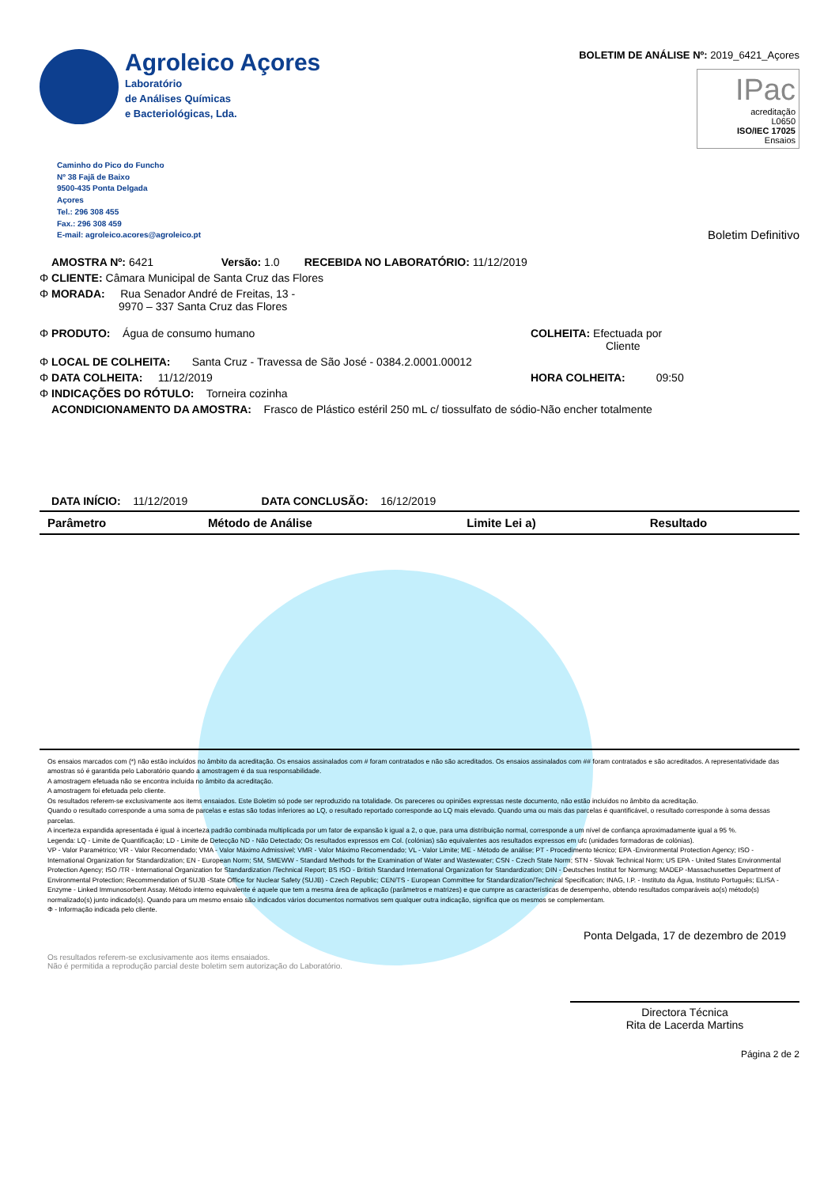Agroleico Açores
Laboratório
de Análises Químicas
e Bacteriológicas, Lda.
BOLETIM DE ANÁLISE Nº: 2019_6421_Açores
IPac
acreditação
L0650
ISO/IEC 17025
Ensaios
Caminho do Pico do Funcho
Nº 38 Fajã de Baixo
9500-435 Ponta Delgada
Açores
Tel.: 296 308 455
Fax.: 296 308 459
E-mail: agroleico.acores@agroleico.pt
Boletim Definitivo
AMOSTRA Nº: 6421 Versão: 1.0 RECEBIDA NO LABORATÓRIO: 11/12/2019
Φ CLIENTE: Câmara Municipal de Santa Cruz das Flores
Φ MORADA: Rua Senador André de Freitas, 13 -
9970 – 337 Santa Cruz das Flores
Φ PRODUTO: Água de consumo humano
COLHEITA: Efectuada por
Cliente
Φ LOCAL DE COLHEITA: Santa Cruz - Travessa de São José - 0384.2.0001.00012
Φ DATA COLHEITA: 11/12/2019
HORA COLHEITA: 09:50
Φ INDICAÇÕES DO RÓTULO: Torneira cozinha
ACONDICIONAMENTO DA AMOSTRA: Frasco de Plástico estéril 250 mL c/ tiossulfato de sódio-Não encher totalmente
DATA INÍCIO: 11/12/2019 DATA CONCLUSÃO: 16/12/2019
| Parâmetro | Método de Análise | Limite Lei a) | Resultado |
| --- | --- | --- | --- |
Os ensaios marcados com (*) não estão incluídos no âmbito da acreditação. Os ensaios assinalados com # foram contratados e não são acreditados. Os ensaios assinalados com ## foram contratados e são acreditados. A representatividade das amostras só é garantida pelo Laboratório quando a amostragem é da sua responsabilidade.
A amostragem efetuada não se encontra incluída no âmbito da acreditação.
A amostragem foi efetuada pelo cliente.
Os resultados referem-se exclusivamente aos items ensaiados. Este Boletim só pode ser reproduzido na totalidade. Os pareceres ou opiniões expressas neste documento, não estão incluídos no âmbito da acreditação.
Quando o resultado corresponde a uma soma de parcelas e estas são todas inferiores ao LQ, o resultado reportado corresponde ao LQ mais elevado. Quando uma ou mais das parcelas é quantificável, o resultado corresponde à soma dessas parcelas.
A incerteza expandida apresentada é igual à incerteza padrão combinada multiplicada por um fator de expansão k igual a 2, o que, para uma distribuição normal, corresponde a um nível de confiança aproximadamente igual a 95 %.
Legenda: LQ - Limite de Quantificação; LD - Limite de Detecção ND - Não Detectado; Os resultados expressos em Col. (colónias) são equivalentes aos resultados expressos em ufc (unidades formadoras de colónias).
VP - Valor Paramétrico; VR - Valor Recomendado; VMA - Valor Máximo Admissível; VMR - Valor Máximo Recomendado; VL - Valor Limite; ME - Método de análise; PT - Procedimento técnico; EPA -Environmental Protection Agency; ISO - International Organization for Standardization; EN - European Norm; SM, SMEWW - Standard Methods for the Examination of Water and Wastewater; CSN - Czech State Norm; STN - Slovak Technical Norm; US EPA - United States Environmental Protection Agency; ISO /TR - International Organization for Standardization /Technical Report; BS ISO - British Standard International Organization for Standardization; DIN - Deutsches Institut for Normung; MADEP -Massachusettes Department of Environmental Protection; Recommendation of SUJB -State Office for Nuclear Safety (SUJB) - Czech Republic; CEN/TS - European Committee for Standardization/Technical Specification; INAG, I.P. - Instituto da Água, Instituto Português; ELISA - Enzyme - Linked Immunosorbent Assay. Método interno equivalente é aquele que tem a mesma área de aplicação (parâmetros e matrizes) e que cumpre as características de desempenho, obtendo resultados comparáveis ao(s) método(s) normalizado(s) junto indicado(s). Quando para um mesmo ensaio são indicados vários documentos normativos sem qualquer outra indicação, significa que os mesmos se complementam.
Φ - Informação indicada pelo cliente.
Os resultados referem-se exclusivamente aos items ensaiados.
Não é permitida a reprodução parcial deste boletim sem autorização do Laboratório.
Ponta Delgada, 17 de dezembro de 2019
Directora Técnica
Rita de Lacerda Martins
Página 2 de 2